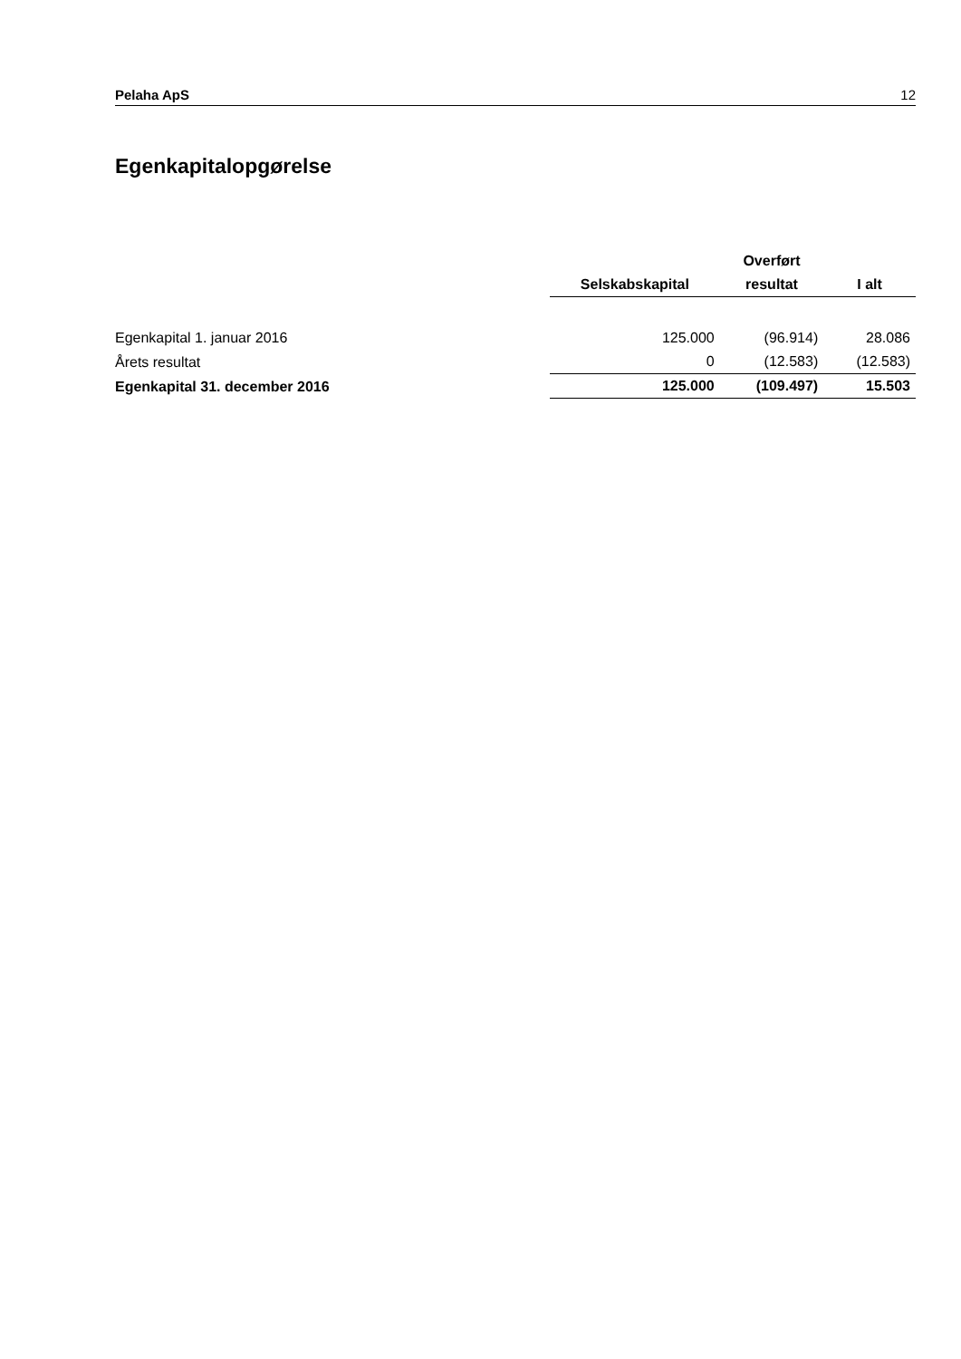Pelaha ApS 12
Egenkapitalopgørelse
| | | Overført | |
| --- | --- | --- | --- |
| | Selskabskapital | resultat | I alt |
| Egenkapital 1. januar 2016 | 125.000 | (96.914) | 28.086 |
| Årets resultat | 0 | (12.583) | (12.583) |
| Egenkapital 31. december 2016 | 125.000 | (109.497) | 15.503 |